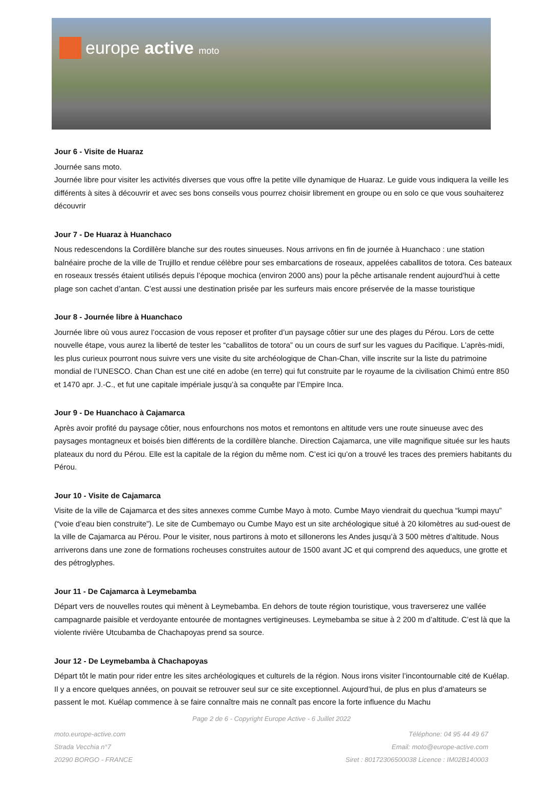europe active moto
Jour 6 - Visite de Huaraz
Journée sans moto.
Journée libre pour visiter les activités diverses que vous offre la petite ville dynamique de Huaraz. Le guide vous indiquera la veille les différents à sites à découvrir et avec ses bons conseils vous pourrez choisir librement en groupe ou en solo ce que vous souhaiterez découvrir
Jour 7 - De Huaraz à Huanchaco
Nous redescendons la Cordillère blanche sur des routes sinueuses. Nous arrivons en fin de journée à Huanchaco : une station balnéaire proche de la ville de Trujillo et rendue célèbre pour ses embarcations de roseaux, appelées caballitos de totora. Ces bateaux en roseaux tressés étaient utilisés depuis l’époque mochica (environ 2000 ans) pour la pêche artisanale rendent aujourd’hui à cette plage son cachet d’antan. C’est aussi une destination prisée par les surfeurs mais encore préservée de la masse touristique
Jour 8 - Journée libre à Huanchaco
Journée libre où vous aurez l’occasion de vous reposer et profiter d’un paysage côtier sur une des plages du Pérou. Lors de cette nouvelle étape, vous aurez la liberté de tester les “caballitos de totora” ou un cours de surf sur les vagues du Pacifique. L’après-midi, les plus curieux pourront nous suivre vers une visite du site archéologique de Chan-Chan, ville inscrite sur la liste du patrimoine mondial de l’UNESCO. Chan Chan est une cité en adobe (en terre) qui fut construite par le royaume de la civilisation Chimú entre 850 et 1470 apr. J.-C., et fut une capitale impériale jusqu’à sa conquête par l’Empire Inca.
Jour 9 - De Huanchaco à Cajamarca
Après avoir profité du paysage côtier, nous enfourchons nos motos et remontons en altitude vers une route sinueuse avec des paysages montagneux et boisés bien différents de la cordillère blanche. Direction Cajamarca, une ville magnifique située sur les hauts plateaux du nord du Pérou. Elle est la capitale de la région du même nom. C’est ici qu’on a trouvé les traces des premiers habitants du Pérou.
Jour 10 - Visite de Cajamarca
Visite de la ville de Cajamarca et des sites annexes comme Cumbe Mayo à moto. Cumbe Mayo viendrait du quechua “kumpi mayu” (“voie d’eau bien construite”). Le site de Cumbemayo ou Cumbe Mayo est un site archéologique situé à 20 kilomètres au sud-ouest de la ville de Cajamarca au Pérou. Pour le visiter, nous partirons à moto et sillonerons les Andes jusqu’à 3 500 mètres d’altitude. Nous arriverons dans une zone de formations rocheuses construites autour de 1500 avant JC et qui comprend des aqueducs, une grotte et des pétroglyphes.
Jour 11 - De Cajamarca à Leymebamba
Départ vers de nouvelles routes qui mènent à Leymebamba. En dehors de toute région touristique, vous traverserez une vallée campagnarde paisible et verdoyante entourée de montagnes vertigineuses. Leymebamba se situe à 2 200 m d’altitude. C’est là que la violente rivière Utcubamba de Chachapoyas prend sa source.
Jour 12 - De Leymebamba à Chachapoyas
Départ tôt le matin pour rider entre les sites archéologiques et culturels de la région. Nous irons visiter l’incontournable cité de Kuélap. Il y a encore quelques années, on pouvait se retrouver seul sur ce site exceptionnel. Aujourd’hui, de plus en plus d’amateurs se passent le mot. Kuélap commence à se faire connaître mais ne connaît pas encore la forte influence du Machu
Page 2 de 6 - Copyright Europe Active - 6 Juillet 2022
moto.europe-active.com
Strada Vecchia n°7
20290 BORGO - FRANCE
Téléphone: 04 95 44 49 67
Email: moto@europe-active.com
Siret : 80172306500038 Licence : IM02B140003